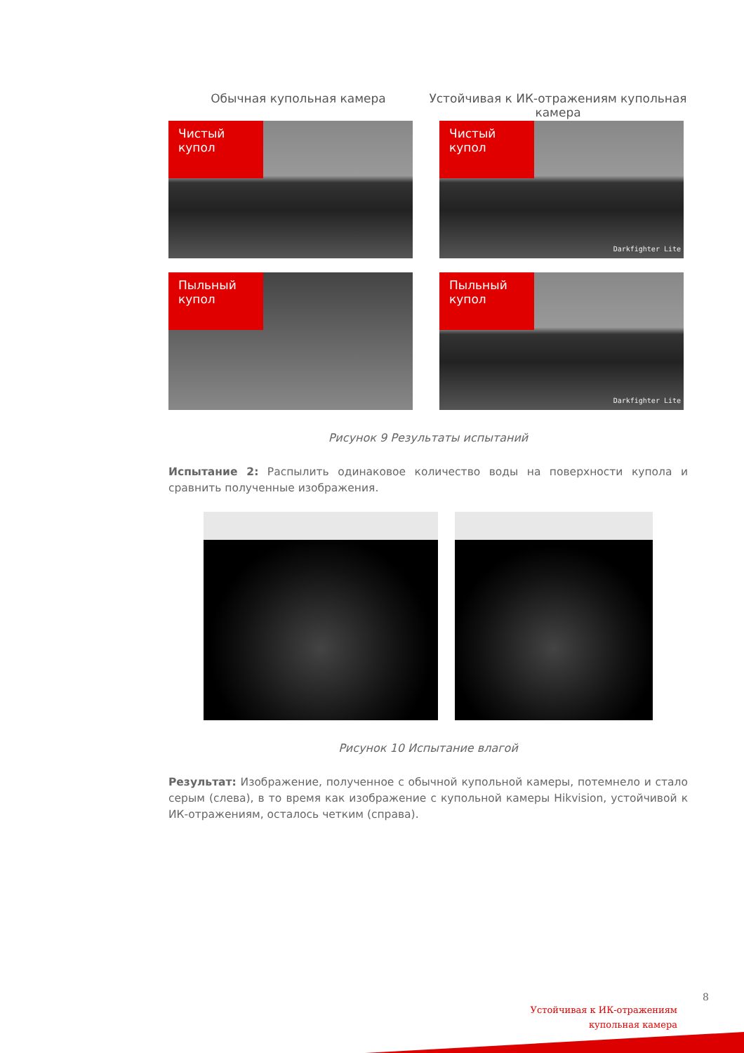Обычная купольная камера Устойчивая к ИК-отражениям купольная камера
Чистый купол
Чистый купол
Darkfighter Lite
Пыльный купол
Пыльный купол
Darkfighter Lite
Рисунок 9 Результаты испытаний
Испытание 2: Распылить одинаковое количество воды на поверхности купола и сравнить полученные изображения.
Рисунок 10 Испытание влагой
Результат: Изображение, полученное с обычной купольной камеры, потемнело и стало серым (слева), в то время как изображение с купольной камеры Hikvision, устойчивой к ИК-отражениям, осталось четким (справа).
8
Устойчивая к ИК-отражениям
купольная камера